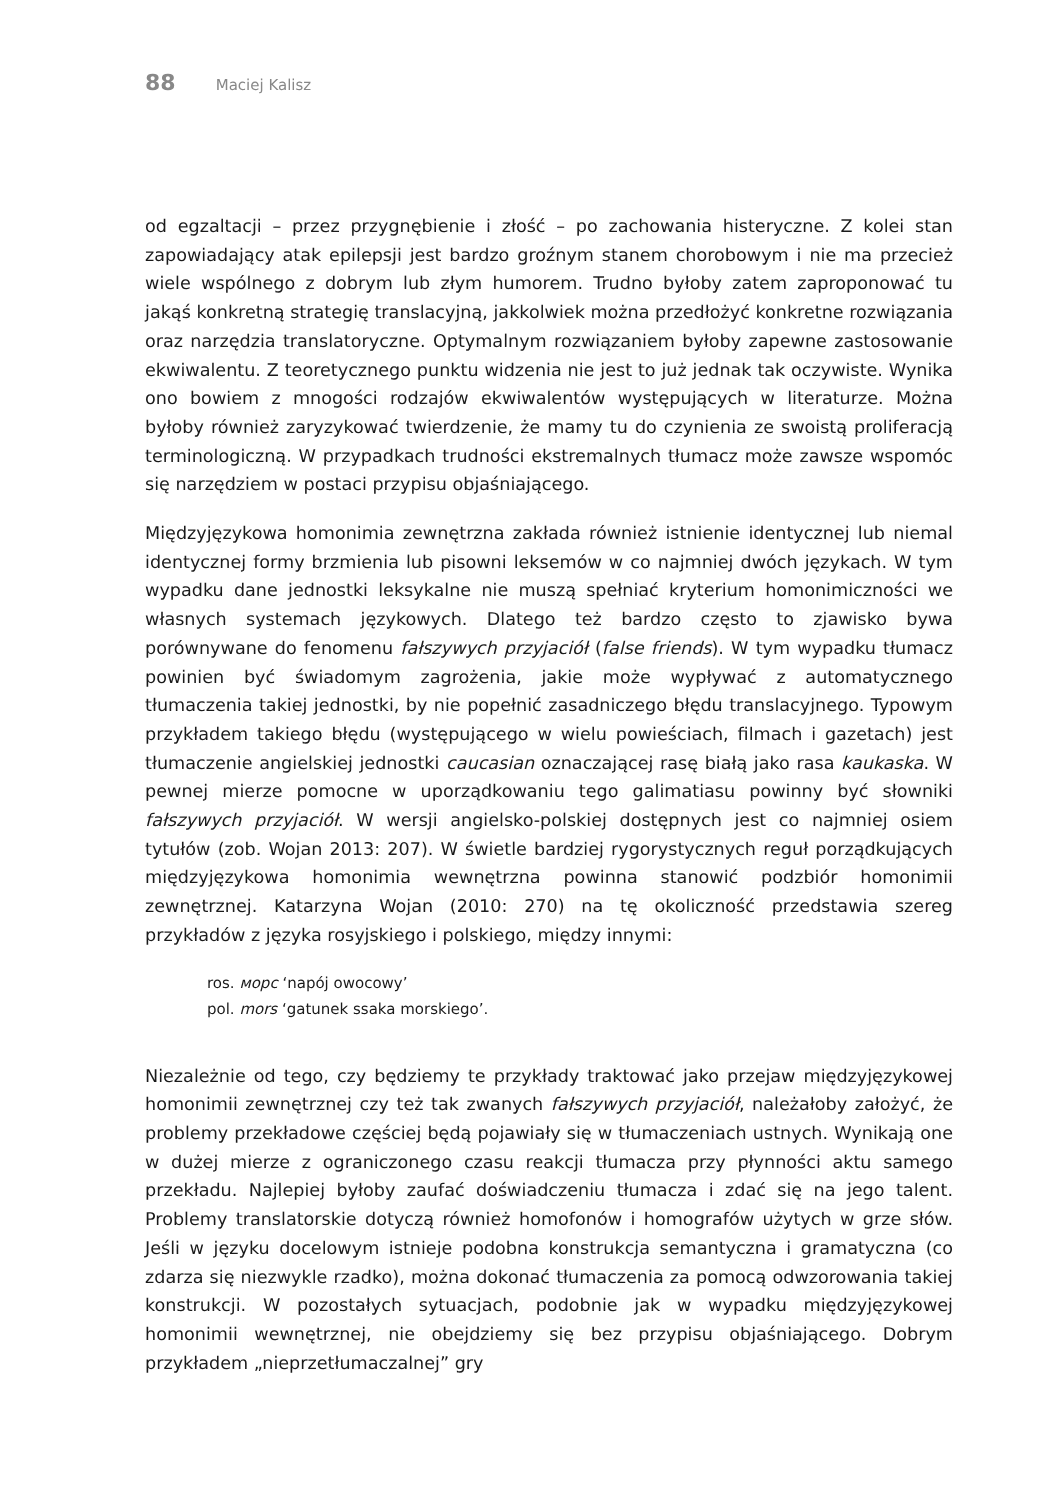88 Maciej Kalisz
od egzaltacji – przez przygnębienie i złość – po zachowania histeryczne. Z kolei stan zapowiadający atak epilepsji jest bardzo groźnym stanem chorobowym i nie ma przecież wiele wspólnego z dobrym lub złym humorem. Trudno byłoby zatem zaproponować tu jakąś konkretną strategię translacyjną, jakkolwiek można przedłożyć konkretne rozwiązania oraz narzędzia translatoryczne. Optymalnym rozwiązaniem byłoby zapewne zastosowanie ekwiwalentu. Z teoretycznego punktu widzenia nie jest to już jednak tak oczywiste. Wynika ono bowiem z mnogości rodzajów ekwiwalentów występujących w literaturze. Można byłoby również zaryzykować twierdzenie, że mamy tu do czynienia ze swoistą proliferacją terminologiczną. W przypadkach trudności ekstremalnych tłumacz może zawsze wspomóc się narzędziem w postaci przypisu objaśniającego.
Międzyjęzykowa homonimia zewnętrzna zakłada również istnienie identycznej lub niemal identycznej formy brzmienia lub pisowni leksemów w co najmniej dwóch językach. W tym wypadku dane jednostki leksykalne nie muszą spełniać kryterium homonimiczności we własnych systemach językowych. Dlatego też bardzo często to zjawisko bywa porównywane do fenomenu fałszywych przyjaciół (false friends). W tym wypadku tłumacz powinien być świadomym zagrożenia, jakie może wypływać z automatycznego tłumaczenia takiej jednostki, by nie popełnić zasadniczego błędu translacyjnego. Typowym przykładem takiego błędu (występującego w wielu powieściach, filmach i gazetach) jest tłumaczenie angielskiej jednostki caucasian oznaczającej rasę białą jako rasa kaukaska. W pewnej mierze pomocne w uporządkowaniu tego galimatiasu powinny być słowniki fałszywych przyjaciół. W wersji angielsko-polskiej dostępnych jest co najmniej osiem tytułów (zob. Wojan 2013: 207). W świetle bardziej rygorystycznych reguł porządkujących międzyjęzykowa homonimia wewnętrzna powinna stanowić podzbiór homonimii zewnętrznej. Katarzyna Wojan (2010: 270) na tę okoliczność przedstawia szereg przykładów z języka rosyjskiego i polskiego, między innymi:
ros. морс ‘napój owocowy’
pol. mors ‘gatunek ssaka morskiego’.
Niezależnie od tego, czy będziemy te przykłady traktować jako przejaw międzyjęzykowej homonimii zewnętrznej czy też tak zwanych fałszywych przyjaciół, należałoby założyć, że problemy przekładowe częściej będą pojawiały się w tłumaczeniach ustnych. Wynikają one w dużej mierze z ograniczonego czasu reakcji tłumacza przy płynności aktu samego przekładu. Najlepiej byłoby zaufać doświadczeniu tłumacza i zdać się na jego talent. Problemy translatorskie dotyczą również homofonów i homografów użytych w grze słów. Jeśli w języku docelowym istnieje podobna konstrukcja semantyczna i gramatyczna (co zdarza się niezwykle rzadko), można dokonać tłumaczenia za pomocą odwzorowania takiej konstrukcji. W pozostałych sytuacjach, podobnie jak w wypadku międzyjęzykowej homonimii wewnętrznej, nie obejdziemy się bez przypisu objaśniającego. Dobrym przykładem „nieprzetłumaczalnej” gry